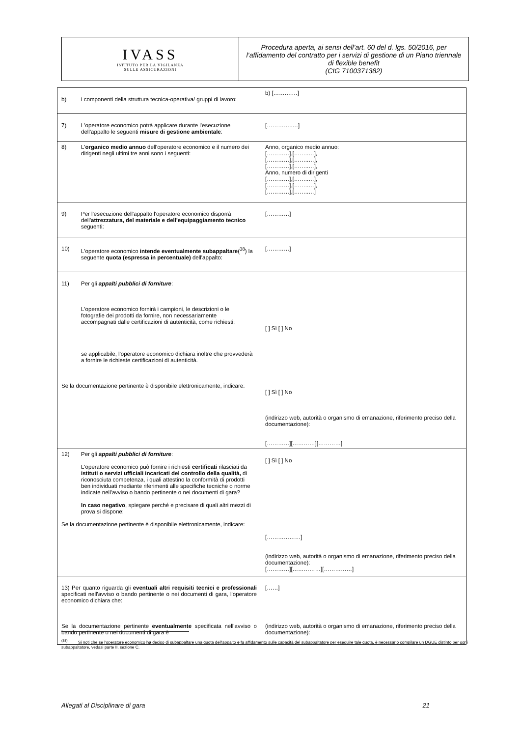| IVASS ISTITUTO PER LA VIGILANZA SULLE ASSICURAZIONI | Procedura aperta, ai sensi dell’art. 60 del d. lgs. 50/2016, per l’affidamento del contratto per i servizi di gestione di un Piano triennale di flexible benefit (CIG 7100371382) |
| b) i componenti della struttura tecnica-operativa/ gruppi di lavoro: | b) [……….…] |
| 7) L'operatore economico potrà applicare durante l'esecuzione dell'appalto le seguenti misure di gestione ambientale : | […………..…] |
| 8) L' organico medio annuo dell'operatore economico e il numero dei dirigenti negli ultimi tre anni sono i seguenti: | Anno, organico medio annuo: […………],[……..…], […………],[……..…], […………],[……..…], Anno, numero di dirigenti […………],[……..…], […………],[……..…], […………],[……..…] |
| 9) Per l'esecuzione dell'appalto l'operatore economico disporrà dell' attrezzatura, del materiale e dell'equipaggiamento tecnico seguenti: | […………] |
| 10) L'operatore economico intende eventualmente subappaltare (<sup>38</sup>) la seguente quota (espressa in percentuale) dell'appalto: | […………] |
| 11) Per gli appalti pubblici di forniture : L'operatore economico fornirà i campioni, le descrizioni o le fotografie dei prodotti da fornire, non necessariamente accompagnati dalle certificazioni di autenticità, come richiesti; se applicabile, l'operatore economico dichiara inoltre che provvederà a fornire le richieste certificazioni di autenticità. Se la documentazione pertinente è disponibile elettronicamente, indicare: | [ ] Sì [ ] No [ ] Sì [ ] No (indirizzo web, autorità o organismo di emanazione, riferimento preciso della documentazione): […………][…………][…………] |
| 12) Per gli appalti pubblici di forniture : L'operatore economico può fornire i richiesti certificati rilasciati da istituti o servizi ufficiali incaricati del controllo della qualità, di riconosciuta competenza, i quali attestino la conformità di prodotti ben individuati mediante riferimenti alle specifiche tecniche o norme indicate nell'avviso o bando pertinente o nei documenti di gara? In caso negativo , spiegare perché e precisare di quali altri mezzi di prova si dispone: Se la documentazione pertinente è disponibile elettronicamente, indicare: | [ ] Sì [ ] No [………………] (indirizzo web, autorità o organismo di emanazione, riferimento preciso della documentazione): […………][……………][……………] |
| 13) Per quanto riguarda gli eventuali altri requisiti tecnici e professionali specificati nell'avviso o bando pertinente o nei documenti di gara, l'operatore economico dichiara che: Se la documentazione pertinente eventualmente specificata nell'avviso o bando pertinente o nei documenti di gara è | [……] (indirizzo web, autorità o organismo di emanazione, riferimento preciso della documentazione): |
<sup>(38)</sup> Si noti che se l'operatore economico ha deciso di subappaltare una quota dell'appalto e fa affidamento sulle capacità del subappaltatore per eseguire tale quota, è necessario compilare un DGUE distinto per ogni subappaltatore, vedasi parte II, sezione C.
Allegati al Disciplinare di gara 21